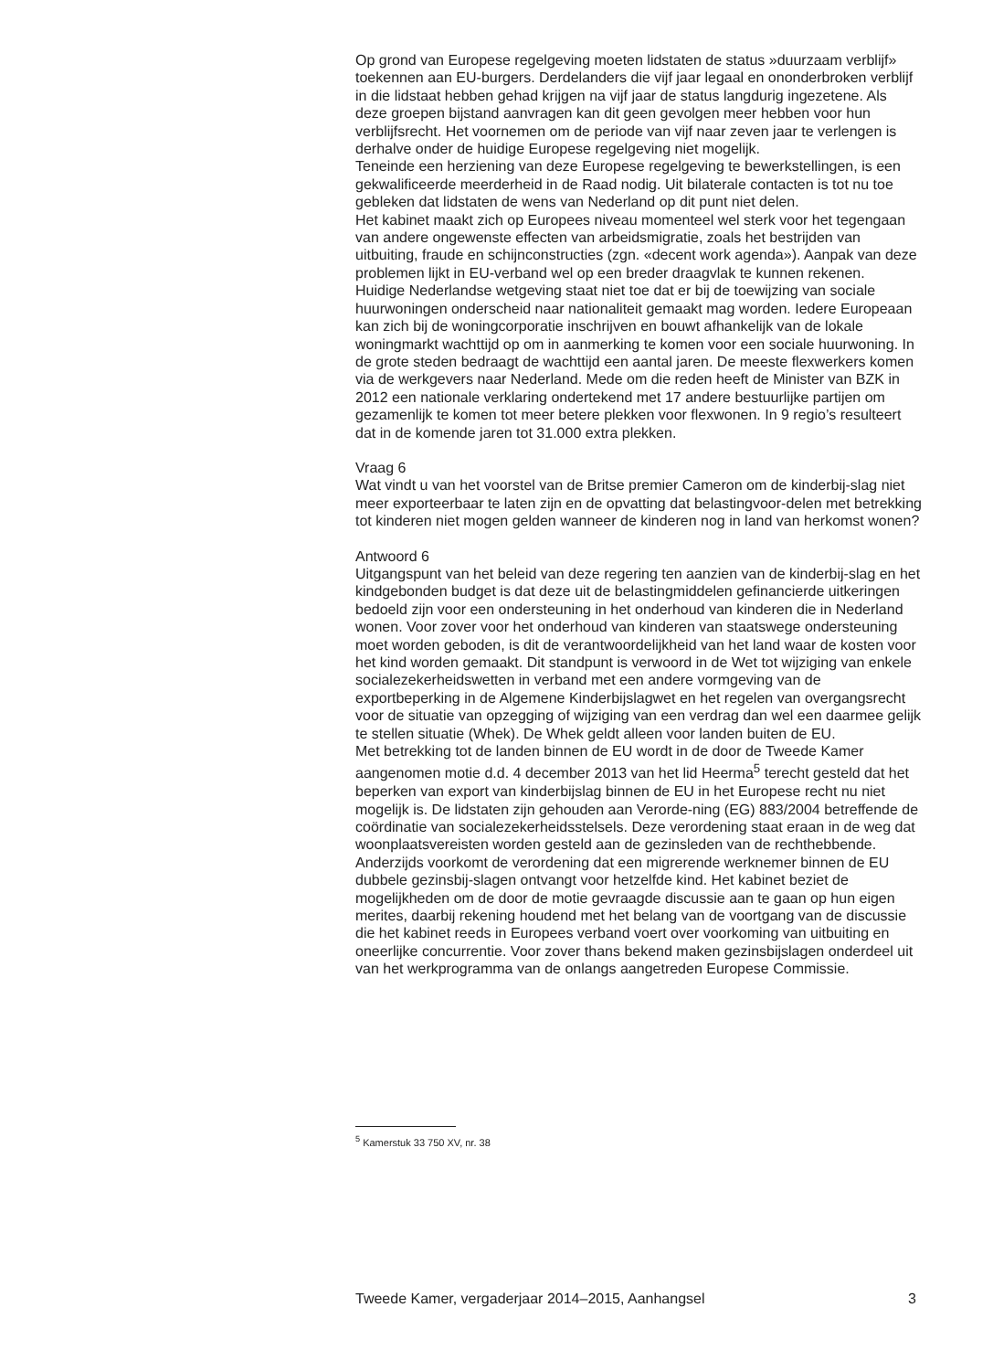Op grond van Europese regelgeving moeten lidstaten de status »duurzaam verblijf» toekennen aan EU-burgers. Derdelanders die vijf jaar legaal en ononderbroken verblijf in die lidstaat hebben gehad krijgen na vijf jaar de status langdurig ingezetene. Als deze groepen bijstand aanvragen kan dit geen gevolgen meer hebben voor hun verblijfsrecht. Het voornemen om de periode van vijf naar zeven jaar te verlengen is derhalve onder de huidige Europese regelgeving niet mogelijk.
Teneinde een herziening van deze Europese regelgeving te bewerkstellingen, is een gekwalificeerde meerderheid in de Raad nodig. Uit bilaterale contacten is tot nu toe gebleken dat lidstaten de wens van Nederland op dit punt niet delen.
Het kabinet maakt zich op Europees niveau momenteel wel sterk voor het tegengaan van andere ongewenste effecten van arbeidsmigratie, zoals het bestrijden van uitbuiting, fraude en schijnconstructies (zgn. «decent work agenda»). Aanpak van deze problemen lijkt in EU-verband wel op een breder draagvlak te kunnen rekenen.
Huidige Nederlandse wetgeving staat niet toe dat er bij de toewijzing van sociale huurwoningen onderscheid naar nationaliteit gemaakt mag worden. Iedere Europeaan kan zich bij de woningcorporatie inschrijven en bouwt afhankelijk van de lokale woningmarkt wachttijd op om in aanmerking te komen voor een sociale huurwoning. In de grote steden bedraagt de wachttijd een aantal jaren. De meeste flexwerkers komen via de werkgevers naar Nederland. Mede om die reden heeft de Minister van BZK in 2012 een nationale verklaring ondertekend met 17 andere bestuurlijke partijen om gezamenlijk te komen tot meer betere plekken voor flexwonen. In 9 regio’s resulteert dat in de komende jaren tot 31.000 extra plekken.
Vraag 6
Wat vindt u van het voorstel van de Britse premier Cameron om de kinderbij-slag niet meer exporteerbaar te laten zijn en de opvatting dat belastingvoor-delen met betrekking tot kinderen niet mogen gelden wanneer de kinderen nog in land van herkomst wonen?
Antwoord 6
Uitgangspunt van het beleid van deze regering ten aanzien van de kinderbij-slag en het kindgebonden budget is dat deze uit de belastingmiddelen gefinancierde uitkeringen bedoeld zijn voor een ondersteuning in het onderhoud van kinderen die in Nederland wonen. Voor zover voor het onderhoud van kinderen van staatswege ondersteuning moet worden geboden, is dit de verantwoordelijkheid van het land waar de kosten voor het kind worden gemaakt. Dit standpunt is verwoord in de Wet tot wijziging van enkele socialezekerheidswetten in verband met een andere vormgeving van de exportbeperking in de Algemene Kinderbijslagwet en het regelen van overgangsrecht voor de situatie van opzegging of wijziging van een verdrag dan wel een daarmee gelijk te stellen situatie (Whek). De Whek geldt alleen voor landen buiten de EU.
Met betrekking tot de landen binnen de EU wordt in de door de Tweede Kamer aangenomen motie d.d. 4 december 2013 van het lid Heerma<sup>5</sup> terecht gesteld dat het beperken van export van kinderbijslag binnen de EU in het Europese recht nu niet mogelijk is. De lidstaten zijn gehouden aan Verorde-ning (EG) 883/2004 betreffende de coördinatie van socialezekerheidsstelsels. Deze verordening staat eraan in de weg dat woonplaatsvereisten worden gesteld aan de gezinsleden van de rechthebbende. Anderzijds voorkomt de verordening dat een migrerende werknemer binnen de EU dubbele gezinsbij-slagen ontvangt voor hetzelfde kind. Het kabinet beziet de mogelijkheden om de door de motie gevraagde discussie aan te gaan op hun eigen merites, daarbij rekening houdend met het belang van de voortgang van de discussie die het kabinet reeds in Europees verband voert over voorkoming van uitbuiting en oneerlijke concurrentie. Voor zover thans bekend maken gezinsbijslagen onderdeel uit van het werkprogramma van de onlangs aangetreden Europese Commissie.
<sup>5</sup> Kamerstuk 33 750 XV, nr. 38
Tweede Kamer, vergaderjaar 2014–2015, Aanhangsel 3